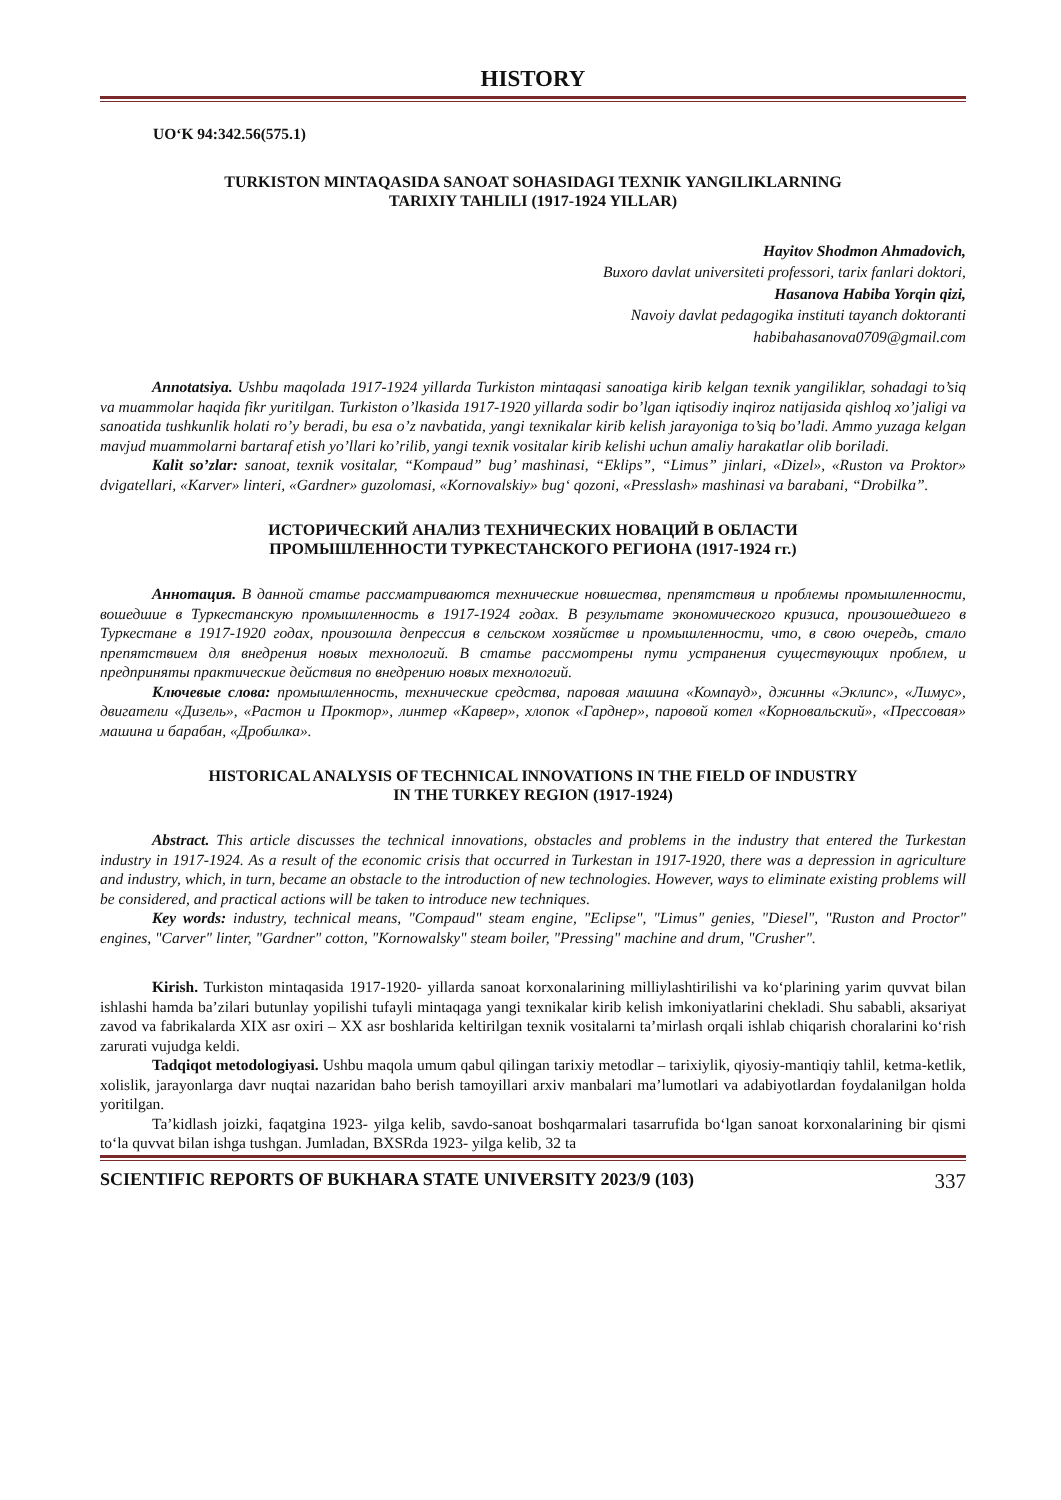HISTORY
UO‘K 94:342.56(575.1)
TURKISTON MINTAQASIDA SANOAT SOHASIDAGI TEXNIK YANGILIKLARNING
TARIXIY TAHLILI (1917-1924 YILLAR)
Hayitov Shodmon Ahmadovich,
Buxoro davlat universiteti professori, tarix fanlari doktori,
Hasanova Habiba Yorqin qizi,
Navoiy davlat pedagogika instituti tayanch doktoranti
habibahasanova0709@gmail.com
Annotatsiya. Ushbu maqolada 1917-1924 yillarda Turkiston mintaqasi sanoatiga kirib kelgan texnik yangiliklar, sohadagi to’siq va muammolar haqida fikr yuritilgan. Turkiston o’lkasida 1917-1920 yillarda sodir bo’lgan iqtisodiy inqiroz natijasida qishloq xo’jaligi va sanoatida tushkunlik holati ro’y beradi, bu esa o’z navbatida, yangi texnikalar kirib kelish jarayoniga to’siq bo’ladi. Ammo yuzaga kelgan mavjud muammolarni bartaraf etish yo’llari ko’rilib, yangi texnik vositalar kirib kelishi uchun amaliy harakatlar olib boriladi.
Kalit so’zlar: sanoat, texnik vositalar, “Kompaud” bug’ mashinasi, “Eklips”, “Limus” jinlari, «Dizel», «Ruston va Proktor» dvigatellari, «Karver» linteri, «Gardner» guzolomasi, «Kornovalskiy» bug‘ qozoni, «Presslash» mashinasi va barabani, “Drobilka”.
ИСТОРИЧЕСКИЙ АНАЛИЗ ТЕХНИЧЕСКИХ НОВАЦИЙ В ОБЛАСТИ
ПРОМЫШЛЕННОСТИ ТУРКЕСТАНСКОГО РЕГИОНА (1917-1924 гг.)
Аннотация. В данной статье рассматриваются технические новшества, препятствия и проблемы промышленности, вошедшие в Туркестанскую промышленность в 1917-1924 годах. В результате экономического кризиса, произошедшего в Туркестане в 1917-1920 годах, произошла депрессия в сельском хозяйстве и промышленности, что, в свою очередь, стало препятствием для внедрения новых технологий. В статье рассмотрены пути устранения существующих проблем, и предприняты практические действия по внедрению новых технологий.
Ключевые слова: промышленность, технические средства, паровая машина «Компауд», джинны «Эклипс», «Лимус», двигатели «Дизель», «Растон и Проктор», линтер «Карвер», хлопок «Гарднер», паровой котел «Корновальский», «Прессовая» машина и барабан, «Дробилка».
HISTORICAL ANALYSIS OF TECHNICAL INNOVATIONS IN THE FIELD OF INDUSTRY
IN THE TURKEY REGION (1917-1924)
Abstract. This article discusses the technical innovations, obstacles and problems in the industry that entered the Turkestan industry in 1917-1924. As a result of the economic crisis that occurred in Turkestan in 1917-1920, there was a depression in agriculture and industry, which, in turn, became an obstacle to the introduction of new technologies. However, ways to eliminate existing problems will be considered, and practical actions will be taken to introduce new techniques.
Key words: industry, technical means, "Compaud" steam engine, "Eclipse", "Limus" genies, "Diesel", "Ruston and Proctor" engines, "Carver" linter, "Gardner" cotton, "Kornowalsky" steam boiler, "Pressing" machine and drum, "Crusher".
Kirish. Turkiston mintaqasida 1917-1920- yillarda sanoat korxonalarining milliylashtirilishi va ko‘plarining yarim quvvat bilan ishlashi hamda ba’zilari butunlay yopilishi tufayli mintaqaga yangi texnikalar kirib kelish imkoniyatlarini chekladi. Shu sababli, aksariyat zavod va fabrikalarda XIX asr oxiri – XX asr boshlarida keltirilgan texnik vositalarni ta’mirlash orqali ishlab chiqarish choralarini ko‘rish zarurati vujudga keldi.
Tadqiqot metodologiyasi. Ushbu maqola umum qabul qilingan tarixiy metodlar – tarixiylik, qiyosiy-mantiqiy tahlil, ketma-ketlik, xolislik, jarayonlarga davr nuqtai nazaridan baho berish tamoyillari arxiv manbalari ma’lumotlari va adabiyotlardan foydalanilgan holda yoritilgan.
Ta’kidlash joizki, faqatgina 1923- yilga kelib, savdo-sanoat boshqarmalari tasarrufida bo‘lgan sanoat korxonalarining bir qismi to‘la quvvat bilan ishga tushgan. Jumladan, BXSRda 1923- yilga kelib, 32 ta
SCIENTIFIC REPORTS OF BUKHARA STATE UNIVERSITY 2023/9 (103) 337